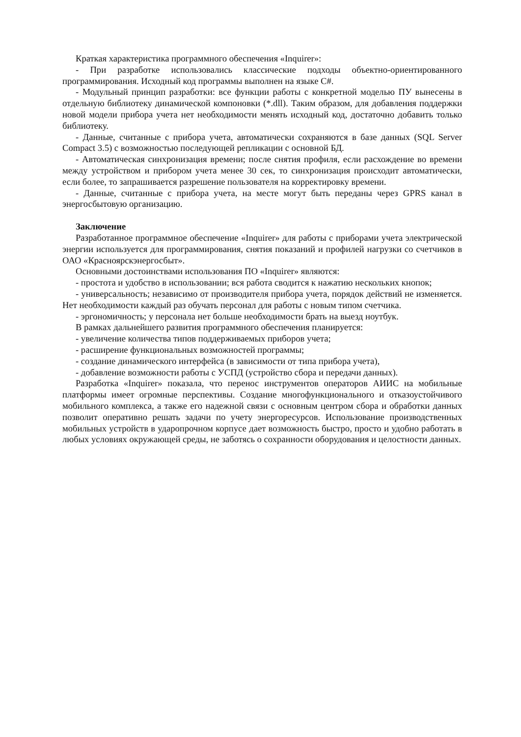Краткая характеристика программного обеспечения «Inquirer»:
- При разработке использовались классические подходы объектно-ориентированного программирования. Исходный код программы выполнен на языке C#.
- Модульный принцип разработки: все функции работы с конкретной моделью ПУ вынесены в отдельную библиотеку динамической компоновки (*.dll). Таким образом, для добавления поддержки новой модели прибора учета нет необходимости менять исходный код, достаточно добавить только библиотеку.
- Данные, считанные с прибора учета, автоматически сохраняются в базе данных (SQL Server Compact 3.5) с возможностью последующей репликации с основной БД.
- Автоматическая синхронизация времени; после снятия профиля, если расхождение во времени между устройством и прибором учета менее 30 сек, то синхронизация происходит автоматически, если более, то запрашивается разрешение пользователя на корректировку времени.
- Данные, считанные с прибора учета, на месте могут быть переданы через GPRS канал в энергосбытовую организацию.
Заключение
Разработанное программное обеспечение «Inquirer» для работы с приборами учета электрической энергии используется для программирования, снятия показаний и профилей нагрузки со счетчиков в ОАО «Красноярскэнергосбыт».
Основными достоинствами использования ПО «Inquirer» являются:
- простота и удобство в использовании; вся работа сводится к нажатию нескольких кнопок;
- универсальность; независимо от производителя прибора учета, порядок действий не изменяется. Нет необходимости каждый раз обучать персонал для работы с новым типом счетчика.
- эргономичность; у персонала нет больше необходимости брать на выезд ноутбук.
В рамках дальнейшего развития программного обеспечения планируется:
- увеличение количества типов поддерживаемых приборов учета;
- расширение функциональных возможностей программы;
- создание динамического интерфейса (в зависимости от типа прибора учета),
- добавление возможности работы с УСПД (устройство сбора и передачи данных).
Разработка «Inquirer» показала, что перенос инструментов операторов АИИС на мобильные платформы имеет огромные перспективы. Создание многофункционального и отказоустойчивого мобильного комплекса, а также его надежной связи с основным центром сбора и обработки данных позволит оперативно решать задачи по учету энергоресурсов. Использование производственных мобильных устройств в ударопрочном корпусе дает возможность быстро, просто и удобно работать в любых условиях окружающей среды, не заботясь о сохранности оборудования и целостности данных.